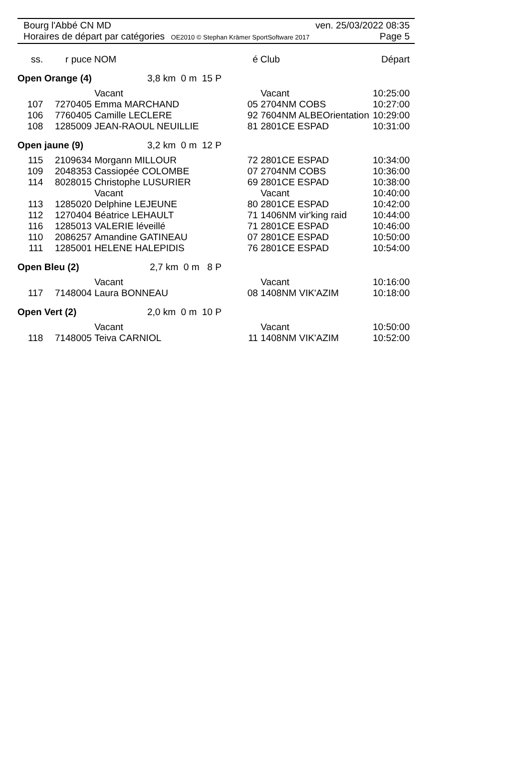Bourg l'Abbé CN MD ven. 25/03/2022 08:35
Horaires de départ par catégories OE2010 © Stephan Krämer SportSoftware 2017 Page 5
| ss. | r puce | NOM | | | é | Club | Départ |
| --- | --- | --- | --- | --- | --- | --- | --- |
| Open Orange (4) | | 3,8 km 0 m 15 P | | | | | |
| | | Vacant | | | | Vacant | 10:25:00 |
| 107 | 7270405 | Emma MARCHAND | | | 05 | 2704NM COBS | 10:27:00 |
| 106 | 7760405 | Camille LECLERE | | | 92 | 7604NM ALBEOrientation | 10:29:00 |
| 108 | 1285009 | JEAN-RAOUL NEUILLIE | | | 81 | 2801CE ESPAD | 10:31:00 |
| Open jaune (9) | | 3,2 km 0 m 12 P | | | | | |
| 115 | 2109634 | Morgann MILLOUR | | | 72 | 2801CE ESPAD | 10:34:00 |
| 109 | 2048353 | Cassiopée COLOMBE | | | 07 | 2704NM COBS | 10:36:00 |
| 114 | 8028015 | Christophe LUSURIER | | | 69 | 2801CE ESPAD | 10:38:00 |
| | | Vacant | | | | Vacant | 10:40:00 |
| 113 | 1285020 | Delphine LEJEUNE | | | 80 | 2801CE ESPAD | 10:42:00 |
| 112 | 1270404 | Béatrice LEHAULT | | | 71 | 1406NM vir'king raid | 10:44:00 |
| 116 | 1285013 | VALERIE léveillé | | | 71 | 2801CE ESPAD | 10:46:00 |
| 110 | 2086257 | Amandine GATINEAU | | | 07 | 2801CE ESPAD | 10:50:00 |
| 111 | 1285001 | HELENE HALEPIDIS | | | 76 | 2801CE ESPAD | 10:54:00 |
| Open Bleu (2) | | 2,7 km 0 m 8 P | | | | | |
| | | Vacant | | | | Vacant | 10:16:00 |
| 117 | 7148004 | Laura BONNEAU | | | 08 | 1408NM VIK'AZIM | 10:18:00 |
| Open Vert (2) | | 2,0 km 0 m 10 P | | | | | |
| | | Vacant | | | | Vacant | 10:50:00 |
| 118 | 7148005 | Teiva CARNIOL | | | 11 | 1408NM VIK'AZIM | 10:52:00 |